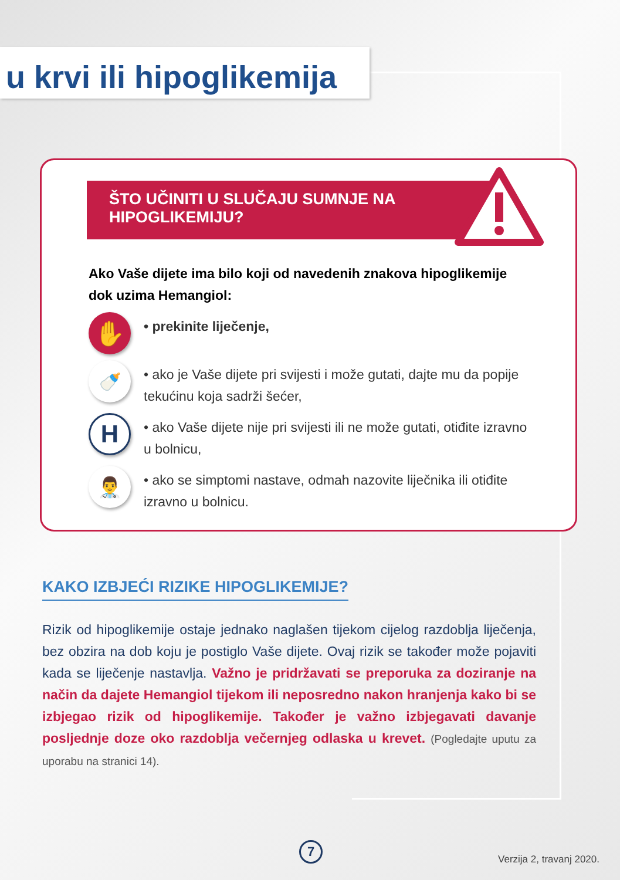u krvi ili hipoglikemija
ŠTO UČINITI U SLUČAJU SUMNJE NA
HIPOGLIKEMIJU?
Ako Vaše dijete ima bilo koji od navedenih znakova hipoglikemije dok uzima Hemangiol:
✋
• prekinite liječenje,
🍼
• ako je Vaše dijete pri svijesti i može gutati, dajte mu da popije tekućinu koja sadrži šećer,
H
• ako Vaše dijete nije pri svijesti ili ne može gutati, otiđite izravno u bolnicu,
👨‍⚕️
• ako se simptomi nastave, odmah nazovite liječnika ili otiđite izravno u bolnicu.
KAKO IZBJEĆI RIZIKE HIPOGLIKEMIJE?
Rizik od hipoglikemije ostaje jednako naglašen tijekom cijelog razdoblja liječenja, bez obzira na dob koju je postiglo Vaše dijete. Ovaj rizik se također može pojaviti kada se liječenje nastavlja. Važno je pridržavati se preporuka za doziranje na način da dajete Hemangiol tijekom ili neposredno nakon hranjenja kako bi se izbjegao rizik od hipoglikemije. Također je važno izbjegavati davanje posljednje doze oko razdoblja večernjeg odlaska u krevet. (Pogledajte uputu za uporabu na stranici 14).
7
Verzija 2, travanj 2020.